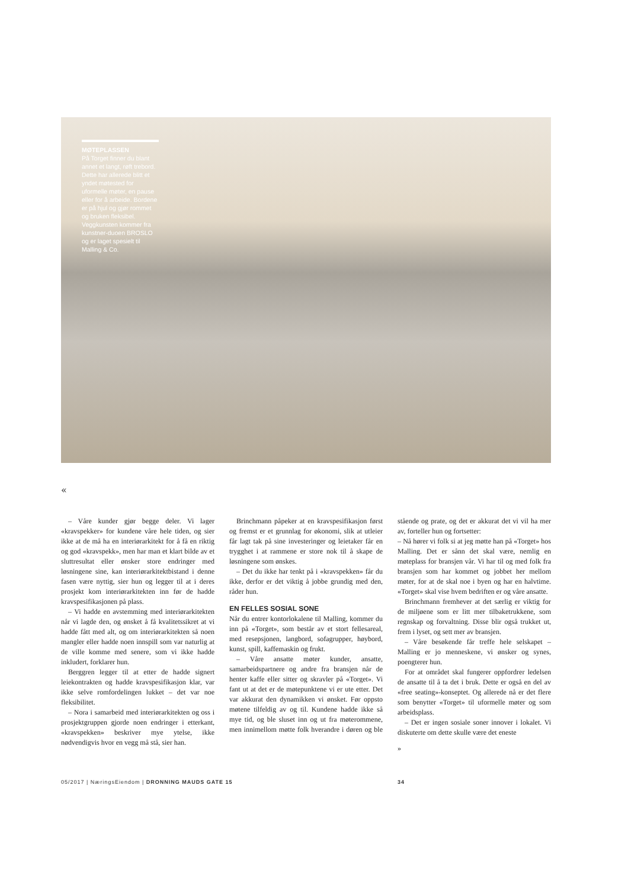MØTEPLASSEN
På Torget finner du blant annet et langt, røft trebord. Dette har allerede blitt et yndet møtested for uformelle møter, en pause eller for å arbeide. Bordene er på hjul og gjør rommet og bruken fleksibel. Veggkunsten kommer fra kunstner-duoen BROSLO og er laget spesielt til Malling & Co.
«
– Våre kunder gjør begge deler. Vi lager «kravspekker» for kundene våre hele tiden, og sier ikke at de må ha en interiørarkitekt for å få en riktig og god «kravspekk», men har man et klart bilde av et sluttresultat eller ønsker store endringer med løsningene sine, kan interiørarkitektbistand i denne fasen være nyttig, sier hun og legger til at i deres prosjekt kom interiørarkitekten inn før de hadde kravspesifikasjonen på plass.
– Vi hadde en avstemming med interiørarkitekten når vi lagde den, og ønsket å få kvalitetssikret at vi hadde fått med alt, og om interiørarkitekten så noen mangler eller hadde noen innspill som var naturlig at de ville komme med senere, som vi ikke hadde inkludert, forklarer hun.
Berggren legger til at etter de hadde signert leiekontrakten og hadde kravspesifikasjon klar, var ikke selve romfordelingen lukket – det var noe fleksibilitet.
– Nora i samarbeid med interiørarkitekten og oss i prosjektgruppen gjorde noen endringer i etterkant, «kravspekken» beskriver mye ytelse, ikke nødvendigvis hvor en vegg må stå, sier han.
Brinchmann påpeker at en kravspesifikasjon først og fremst er et grunnlag for økonomi, slik at utleier får lagt tak på sine investeringer og leietaker får en trygghet i at rammene er store nok til å skape de løsningene som ønskes.
– Det du ikke har tenkt på i «kravspekken» får du ikke, derfor er det viktig å jobbe grundig med den, råder hun.
EN FELLES SOSIAL SONE
Når du entrer kontorlokalene til Malling, kommer du inn på «Torget», som består av et stort fellesareal, med resepsjonen, langbord, sofagrupper, høybord, kunst, spill, kaffemaskin og frukt.
– Våre ansatte møter kunder, ansatte, samarbeidspartnere og andre fra bransjen når de henter kaffe eller sitter og skravler på «Torget». Vi fant ut at det er de møtepunktene vi er ute etter. Det var akkurat den dynamikken vi ønsket. Før oppsto møtene tilfeldig av og til. Kundene hadde ikke så mye tid, og ble sluset inn og ut fra møterommene, men innimellom møtte folk hverandre i døren og ble stående og prate, og det er akkurat det vi vil ha mer av, forteller hun og fortsetter:
– Nå hører vi folk si at jeg møtte han på «Torget» hos Malling. Det er sånn det skal være, nemlig en møteplass for bransjen vår. Vi har til og med folk fra bransjen som har kommet og jobbet her mellom møter, for at de skal noe i byen og har en halvtime. «Torget» skal vise hvem bedriften er og våre ansatte.
Brinchmann fremhever at det særlig er viktig for de miljøene som er litt mer tilbaketrukkene, som regnskap og forvaltning. Disse blir også trukket ut, frem i lyset, og sett mer av bransjen.
– Våre besøkende får treffe hele selskapet – Malling er jo menneskene, vi ønsker og synes, poengterer hun.
For at området skal fungerer oppfordrer ledelsen de ansatte til å ta det i bruk. Dette er også en del av «free seating»-konseptet. Og allerede nå er det flere som benytter «Torget» til uformelle møter og som arbeidsplass.
– Det er ingen sosiale soner innover i lokalet. Vi diskuterte om dette skulle være det eneste
»
05/2017 | NæringsEiendom | DRONNING MAUDS GATE 15 34